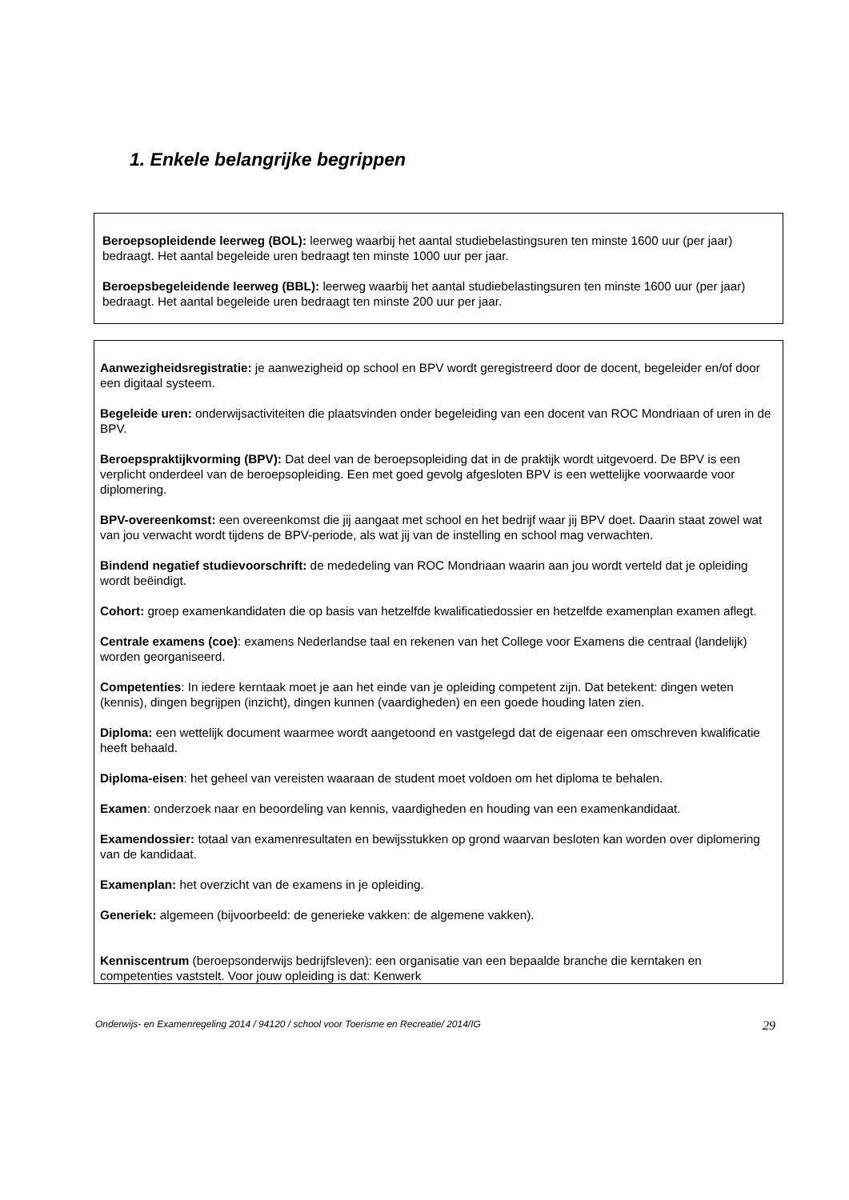1. Enkele belangrijke begrippen
Beroepsopleidende leerweg (BOL): leerweg waarbij het aantal studiebelastingsuren ten minste 1600 uur (per jaar) bedraagt. Het aantal begeleide uren bedraagt ten minste 1000 uur per jaar.
Beroepsbegeleidende leerweg (BBL): leerweg waarbij het aantal studiebelastingsuren ten minste 1600 uur (per jaar) bedraagt. Het aantal begeleide uren bedraagt ten minste 200 uur per jaar.
Aanwezigheidsregistratie: je aanwezigheid op school en BPV wordt geregistreerd door de docent, begeleider en/of door een digitaal systeem.
Begeleide uren: onderwijsactiviteiten die plaatsvinden onder begeleiding van een docent van ROC Mondriaan of uren in de BPV.
Beroepspraktijkvorming (BPV): Dat deel van de beroepsopleiding dat in de praktijk wordt uitgevoerd. De BPV is een verplicht onderdeel van de beroepsopleiding. Een met goed gevolg afgesloten BPV is een wettelijke voorwaarde voor diplomering.
BPV-overeenkomst: een overeenkomst die jij aangaat met school en het bedrijf waar jij BPV doet. Daarin staat zowel wat van jou verwacht wordt tijdens de BPV-periode, als wat jij van de instelling en school mag verwachten.
Bindend negatief studievoorschrift: de mededeling van ROC Mondriaan waarin aan jou wordt verteld dat je opleiding wordt beëindigt.
Cohort: groep examenkandidaten die op basis van hetzelfde kwalificatiedossier en hetzelfde examenplan examen aflegt.
Centrale examens (coe): examens Nederlandse taal en rekenen van het College voor Examens die centraal (landelijk) worden georganiseerd.
Competenties: In iedere kerntaak moet je aan het einde van je opleiding competent zijn. Dat betekent: dingen weten (kennis), dingen begrijpen (inzicht), dingen kunnen (vaardigheden) en een goede houding laten zien.
Diploma: een wettelijk document waarmee wordt aangetoond en vastgelegd dat de eigenaar een omschreven kwalificatie heeft behaald.
Diploma-eisen: het geheel van vereisten waaraan de student moet voldoen om het diploma te behalen.
Examen: onderzoek naar en beoordeling van kennis, vaardigheden en houding van een examenkandidaat.
Examendossier: totaal van examenresultaten en bewijsstukken op grond waarvan besloten kan worden over diplomering van de kandidaat.
Examenplan: het overzicht van de examens in je opleiding.
Generiek: algemeen (bijvoorbeeld: de generieke vakken: de algemene vakken).
Kenniscentrum (beroepsonderwijs bedrijfsleven): een organisatie van een bepaalde branche die kerntaken en competenties vaststelt. Voor jouw opleiding is dat: Kenwerk
Onderwijs- en Examenregeling 2014 / 94120 / school voor Toerisme en Recreatie/ 2014/IG 29